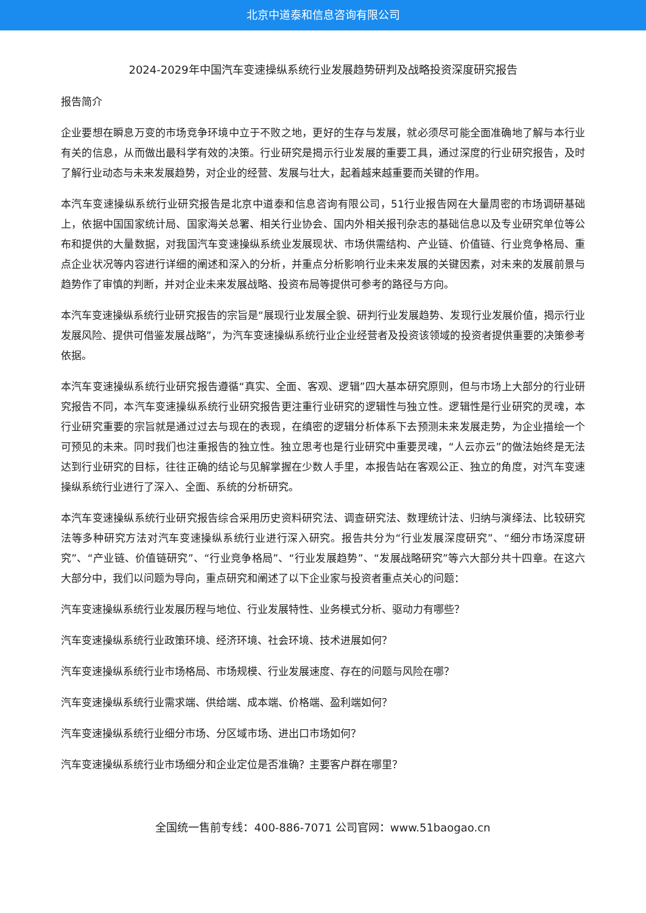北京中道泰和信息咨询有限公司
2024-2029年中国汽车变速操纵系统行业发展趋势研判及战略投资深度研究报告
报告简介
企业要想在瞬息万变的市场竞争环境中立于不败之地，更好的生存与发展，就必须尽可能全面准确地了解与本行业有关的信息，从而做出最科学有效的决策。行业研究是揭示行业发展的重要工具，通过深度的行业研究报告，及时了解行业动态与未来发展趋势，对企业的经营、发展与壮大，起着越来越重要而关键的作用。
本汽车变速操纵系统行业研究报告是北京中道泰和信息咨询有限公司，51行业报告网在大量周密的市场调研基础上，依据中国国家统计局、国家海关总署、相关行业协会、国内外相关报刊杂志的基础信息以及专业研究单位等公布和提供的大量数据，对我国汽车变速操纵系统业发展现状、市场供需结构、产业链、价值链、行业竞争格局、重点企业状况等内容进行详细的阐述和深入的分析，并重点分析影响行业未来发展的关键因素，对未来的发展前景与趋势作了审慎的判断，并对企业未来发展战略、投资布局等提供可参考的路径与方向。
本汽车变速操纵系统行业研究报告的宗旨是“展现行业发展全貌、研判行业发展趋势、发现行业发展价值，揭示行业发展风险、提供可借鉴发展战略”，为汽车变速操纵系统行业企业经营者及投资该领域的投资者提供重要的决策参考依据。
本汽车变速操纵系统行业研究报告遵循“真实、全面、客观、逻辑”四大基本研究原则，但与市场上大部分的行业研究报告不同，本汽车变速操纵系统行业研究报告更注重行业研究的逻辑性与独立性。逻辑性是行业研究的灵魂，本行业研究重要的宗旨就是通过过去与现在的表现，在缜密的逻辑分析体系下去预测未来发展走势，为企业描绘一个可预见的未来。同时我们也注重报告的独立性。独立思考也是行业研究中重要灵魂，“人云亦云”的做法始终是无法达到行业研究的目标，往往正确的结论与见解掌握在少数人手里，本报告站在客观公正、独立的角度，对汽车变速操纵系统行业进行了深入、全面、系统的分析研究。
本汽车变速操纵系统行业研究报告综合采用历史资料研究法、调查研究法、数理统计法、归纳与演绎法、比较研究法等多种研究方法对汽车变速操纵系统行业进行深入研究。报告共分为“行业发展深度研究”、“细分市场深度研究”、“产业链、价值链研究”、“行业竞争格局”、“行业发展趋势”、“发展战略研究”等六大部分共十四章。在这六大部分中，我们以问题为导向，重点研究和阐述了以下企业家与投资者重点关心的问题：
汽车变速操纵系统行业发展历程与地位、行业发展特性、业务模式分析、驱动力有哪些？
汽车变速操纵系统行业政策环境、经济环境、社会环境、技术进展如何？
汽车变速操纵系统行业市场格局、市场规模、行业发展速度、存在的问题与风险在哪？
汽车变速操纵系统行业需求端、供给端、成本端、价格端、盈利端如何？
汽车变速操纵系统行业细分市场、分区域市场、进出口市场如何？
汽车变速操纵系统行业市场细分和企业定位是否准确？主要客户群在哪里？
全国统一售前专线：400-886-7071 公司官网：www.51baogao.cn